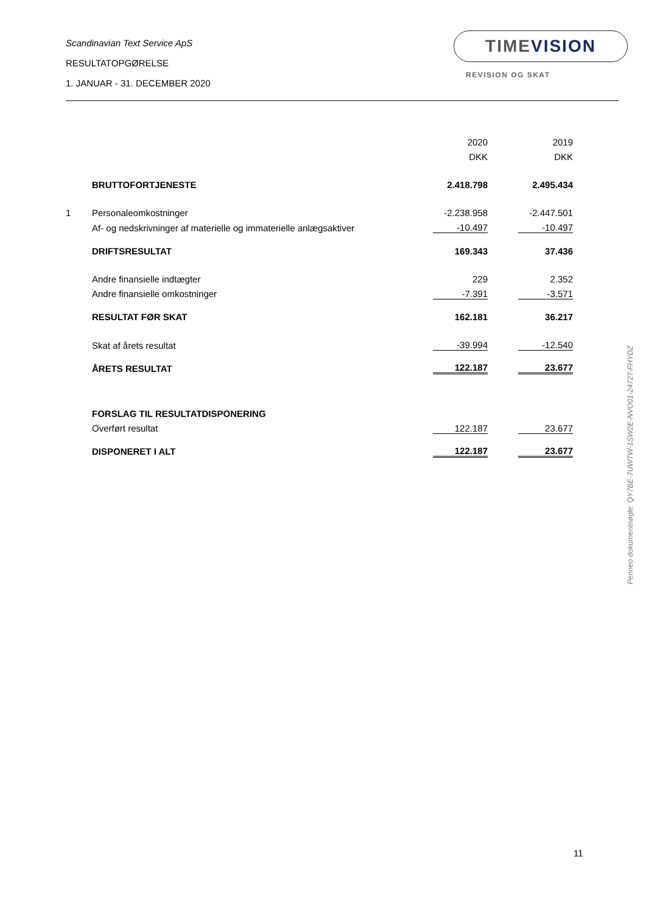Scandinavian Text Service ApS
RESULTATOPGØRELSE
1. JANUAR - 31. DECEMBER 2020
TIMEVISION
REVISION OG SKAT
| | | 2020 | | 2019 |
| | | DKK | | DKK |
| | BRUTTOFORTJENESTE | 2.418.798 | | 2.495.434 |
| 1 | Personaleomkostninger | -2.238.958 | | -2.447.501 |
| | Af- og nedskrivninger af materielle og immaterielle anlægsaktiver | -10.497 | | -10.497 |
| | DRIFTSRESULTAT | 169.343 | | 37.436 |
| | Andre finansielle indtægter | 229 | | 2.352 |
| | Andre finansielle omkostninger | -7.391 | | -3.571 |
| | RESULTAT FØR SKAT | 162.181 | | 36.217 |
| | Skat af årets resultat | -39.994 | | -12.540 |
| | ÅRETS RESULTAT | 122.187 | | 23.677 |
| | FORSLAG TIL RESULTATDISPONERING | | | |
| | Overført resultat | 122.187 | | 23.677 |
| | DISPONERET I ALT | 122.187 | | 23.677 |
Penneo dokumentnøgle: QY7BE-7UWTW-1SW2E-NVO01-2472T-FHYDZ
11